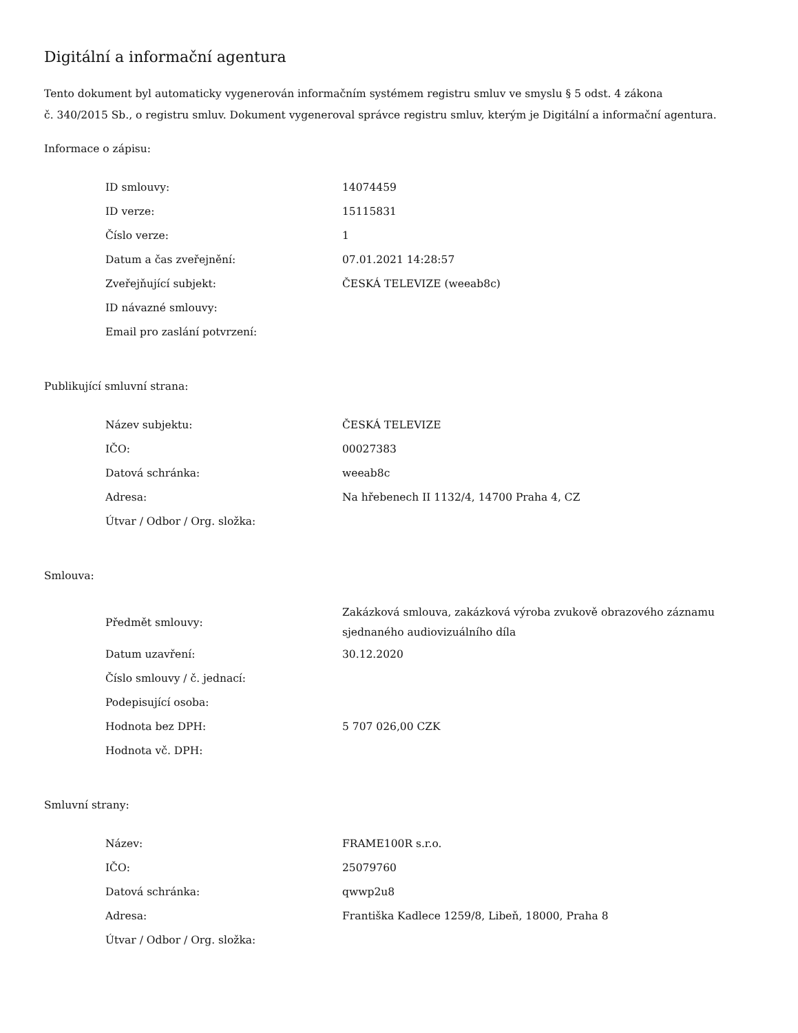Digitální a informační agentura
Tento dokument byl automaticky vygenerován informačním systémem registru smluv ve smyslu § 5 odst. 4 zákona
č. 340/2015 Sb., o registru smluv. Dokument vygeneroval správce registru smluv, kterým je Digitální a informační agentura.
Informace o zápisu:
| ID smlouvy: | 14074459 |
| ID verze: | 15115831 |
| Číslo verze: | 1 |
| Datum a čas zveřejnění: | 07.01.2021 14:28:57 |
| Zveřejňující subjekt: | ČESKÁ TELEVIZE (weeab8c) |
| ID návazné smlouvy: | |
| Email pro zaslání potvrzení: | |
Publikující smluvní strana:
| Název subjektu: | ČESKÁ TELEVIZE |
| IČO: | 00027383 |
| Datová schránka: | weeab8c |
| Adresa: | Na hřebenech II 1132/4, 14700 Praha 4, CZ |
| Útvar / Odbor / Org. složka: | |
Smlouva:
| Předmět smlouvy: | Zakázková smlouva, zakázková výroba zvukově obrazového záznamu sjednaného audiovizuálního díla |
| Datum uzavření: | 30.12.2020 |
| Číslo smlouvy / č. jednací: | |
| Podepisující osoba: | |
| Hodnota bez DPH: | 5 707 026,00 CZK |
| Hodnota vč. DPH: | |
Smluvní strany:
| Název: | FRAME100R s.r.o. |
| IČO: | 25079760 |
| Datová schránka: | qwwp2u8 |
| Adresa: | Františka Kadlece 1259/8, Libeň, 18000, Praha 8 |
| Útvar / Odbor / Org. složka: | |